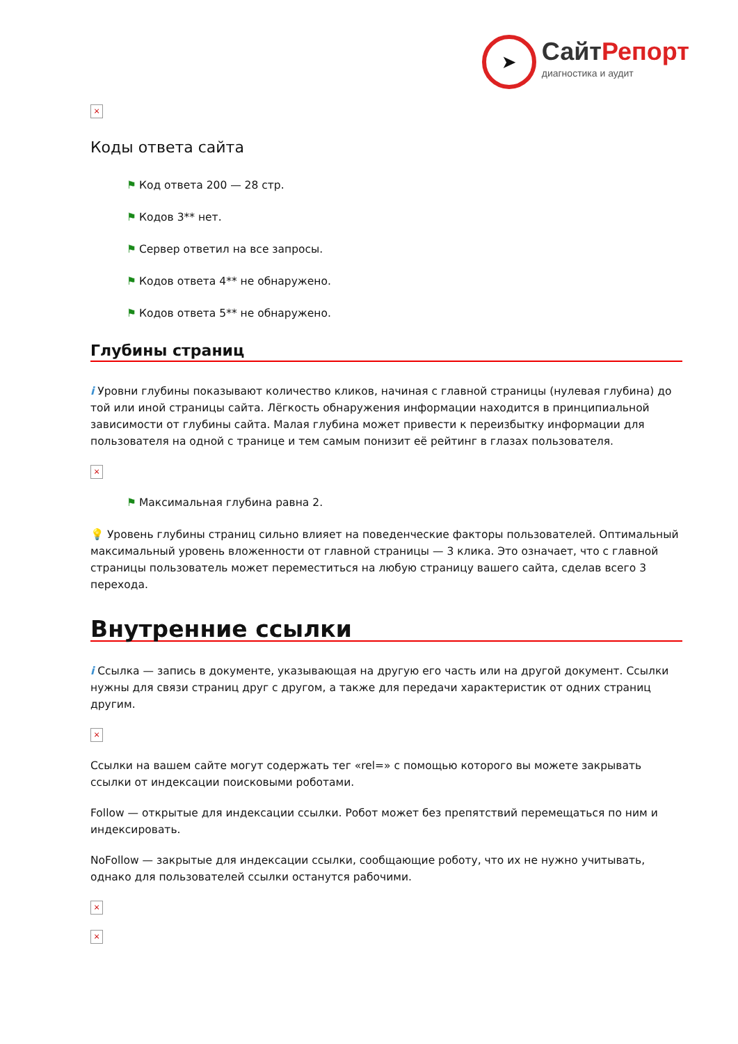➤
СайтРепорт
диагностика и аудит
×
Коды ответа сайта
⚑ Код ответа 200 — 28 стр.
⚑ Кодов 3** нет.
⚑ Сервер ответил на все запросы.
⚑ Кодов ответа 4** не обнаружено.
⚑ Кодов ответа 5** не обнаружено.
Глубины страниц
i Уровни глубины показывают количество кликов, начиная с главной страницы (нулевая глубина) до той или иной страницы сайта. Лёгкость обнаружения информации находится в принципиальной зависимости от глубины сайта. Малая глубина может привести к переизбытку информации для пользователя на одной с транице и тем самым понизит её рейтинг в глазах пользователя.
×
⚑ Максимальная глубина равна 2.
💡 Уровень глубины страниц сильно влияет на поведенческие факторы пользователей. Оптимальный максимальный уровень вложенности от главной страницы — 3 клика. Это означает, что с главной страницы пользователь может переместиться на любую страницу вашего сайта, сделав всего 3 перехода.
Внутренние ссылки
i Ссылка — запись в документе, указывающая на другую его часть или на другой документ. Ссылки нужны для связи страниц друг с другом, а также для передачи характеристик от одних страниц другим.
×
Ссылки на вашем сайте могут содержать тег «rel=» с помощью которого вы можете закрывать ссылки от индексации поисковыми роботами.
Follow — открытые для индексации ссылки. Робот может без препятствий перемещаться по ним и индексировать.
NoFollow — закрытые для индексации ссылки, сообщающие роботу, что их не нужно учитывать, однако для пользователей ссылки останутся рабочими.
×
×